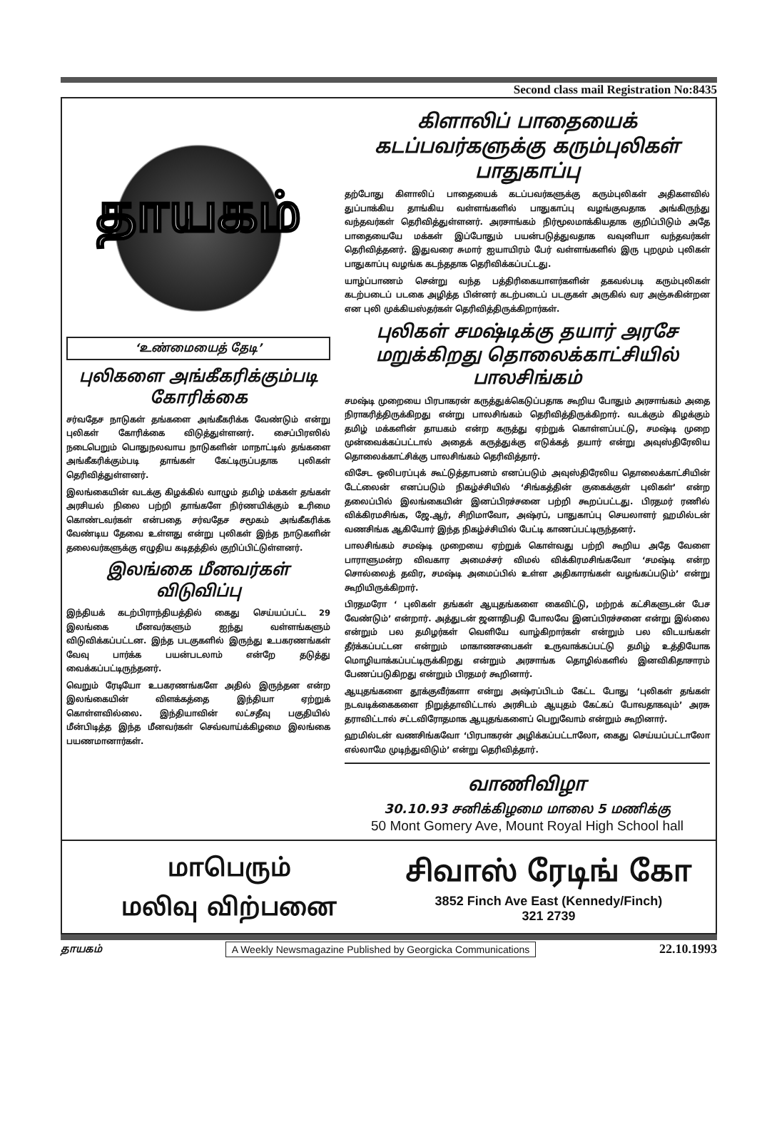Second class mail Registration No:8435
தாயகம்
‘உண்மையைத் தேடி’
புலிகளை அங்கீகரிக்கும்படி கோரிக்கை
சர்வதேச நாடுகள் தங்களை அங்கீகரிக்க வேண்டும் என்று புலிகள் கோரிக்கை விடுத்துள்ளனர். சைப்பிரஸில் நடைபெறும் பொதுநலவாய நாடுகளின் மாநாட்டில் தங்களை அங்கீகரிக்கும்படி தாங்கள் கேட்டிருப்பதாக புலிகள் தெரிவித்துள்ளனர்.
இலங்கையின் வடக்கு கிழக்கில் வாழும் தமிழ் மக்கள் தங்கள் அரசியல் நிலை பற்றி தாங்களே நிர்ணயிக்கும் உரிமை கொண்டவர்கள் என்பதை சர்வதேச சமூகம் அங்கீகரிக்க வேண்டிய தேவை உள்ளது என்று புலிகள் இந்த நாடுகளின் தலைவர்களுக்கு எழுதிய கடிதத்தில் குறிப்பிட்டுள்ளனர்.
இலங்கை மீனவர்கள் விடுவிப்பு
இந்தியக் கடற்பிராந்தியத்தில் கைது செய்யப்பட்ட 29 இலங்கை மீனவர்களும் ஐந்து வள்ளங்களும் விடுவிக்கப்பட்டன. இந்த படகுகளில் இருந்து உபகரணங்கள் வேவு பார்க்க பயன்படலாம் என்றே தடுத்து வைக்கப்பட்டிருந்தனர்.
வெறும் ரேடியோ உபகரணங்களே அதில் இருந்தன என்ற இலங்கையின் விளக்கத்தை இந்தியா ஏற்றுக் கொள்ளவில்லை. இந்தியாவின் லட்சதீவு பகுதியில் மீன்பிடித்த இந்த மீனவர்கள் செவ்வாய்க்கிழமை இலங்கை பயணமானார்கள்.
கிளாலிப் பாதையைக் கடப்பவர்களுக்கு கரும்புலிகள் பாதுகாப்பு
தற்போது கிளாலிப் பாதையைக் கடப்பவர்களுக்கு கரும்புலிகள் அதிகளவில் துப்பாக்கிய தாங்கிய வள்ளங்களில் பாதுகாப்பு வழங்குவதாக அங்கிருந்து வந்தவர்கள் தெரிவித்துள்ளனர். அரசாங்கம் நிர்மூலமாக்கியதாக குறிப்பிடும் அதே பாதையையே மக்கள் இப்போதும் பயன்படுத்துவதாக வவுனியா வந்தவர்கள் தெரிவித்தனர். இதுவரை சுமார் ஐயாயிரம் பேர் வள்ளங்களில் இரு புறமும் புலிகள் பாதுகாப்பு வழங்க கடந்ததாக தெரிவிக்கப்பட்டது.
யாழ்ப்பாணம் சென்று வந்த பத்திரிகையாளர்களின் தகவல்படி கரும்புலிகள் கடற்படைப் படகை அழித்த பின்னர் கடற்படைப் படகுகள் அருகில் வர அஞ்சுகின்றன என புலி முக்கியஸ்தர்கள் தெரிவித்திருக்கிறார்கள்.
புலிகள் சமஷ்டிக்கு தயார் அரசே மறுக்கிறது தொலைக்காட்சியில் பாலசிங்கம்
சமஷ்டி முறையை பிரபாகரன் கருத்துக்கெடுப்பதாக கூறிய போதும் அரசாங்கம் அதை நிராகரித்திருக்கிறது என்று பாலசிங்கம் தெரிவித்திருக்கிறார். வடக்கும் கிழக்கும் தமிழ் மக்களின் தாயகம் என்ற கருத்து ஏற்றுக் கொள்ளப்பட்டு, சமஷ்டி முறை முன்வைக்கப்பட்டால் அதைக் கருத்துக்கு எடுக்கத் தயார் என்று அவுஸ்திரேலிய தொலைக்காட்சிக்கு பாலசிங்கம் தெரிவித்தார்.
விசேட ஒலிபரப்புக் கூட்டுத்தாபனம் எனப்படும் அவுஸ்திரேலிய தொலைக்காட்சியின் டேட்லைன் எனப்படும் நிகழ்ச்சியில் ‘சிங்கத்தின் குகைக்குள் புலிகள்’ என்ற தலைப்பில் இலங்கையின் இனப்பிரச்சனை பற்றி கூறப்பட்டது. பிரதமர் ரணில் விக்கிரமசிங்க, ஜே.ஆர், சிறிமாவோ, அஷ்ரப், பாதுகாப்பு செயலாளர் ஹமில்டன் வணசிங்க ஆகியோர் இந்த நிகழ்ச்சியில் பேட்டி காணப்பட்டிருந்தனர்.
பாலசிங்கம் சமஷ்டி முறையை ஏற்றுக் கொள்வது பற்றி கூறிய அதே வேளை பாராளுமன்ற விவகார அமைச்சர் விமல் விக்கிரமசிங்கவோ ‘சமஷ்டி என்ற சொல்லைத் தவிர, சமஷ்டி அமைப்பில் உள்ள அதிகாரங்கள் வழங்கப்படும்’ என்று கூறியிருக்கிறார்.
பிரதமரோ ‘ புலிகள் தங்கள் ஆயுதங்களை கைவிட்டு, மற்றக் கட்சிகளுடன் பேச வேண்டும்’ என்றார். அத்துடன் ஜனாதிபதி போலவே இனப்பிரச்சனை என்று இல்லை என்றும் பல தமிழர்கள் வெளியே வாழ்கிறார்கள் என்றும் பல விடயங்கள் தீர்க்கப்பட்டன என்றும் மாகாணசபைகள் உருவாக்கப்பட்டு தமிழ் உத்தியோக மொழியாக்கப்பட்டிருக்கிறது என்றும் அரசாங்க தொழில்களில் இனவிகிதாசாரம் பேணப்படுகிறது என்றும் பிரதமர் கூறினார்.
ஆயுதங்களை தூக்குவீர்களா என்று அஷ்ரப்பிடம் கேட்ட போது ‘புலிகள் தங்கள் நடவடிக்கைகளை நிறுத்தாவிட்டால் அரசிடம் ஆயுதம் கேட்கப் போவதாகவும்’ அரசு தராவிட்டால் சட்டவிரோதமாக ஆயுதங்களைப் பெறுவோம் என்றும் கூறினார்.
ஹமில்டன் வணசிங்கவோ ‘பிரபாகரன் அழிக்கப்பட்டாலோ, கைது செய்யப்பட்டாலோ எல்லாமே முடிந்துவிடும்’ என்று தெரிவித்தார்.
வாணிவிழா
30.10.93 சனிக்கிழமை மாலை 5 மணிக்கு
50 Mont Gomery Ave, Mount Royal High School hall
மாபெரும்
மலிவு விற்பனை
சிவாஸ் ரேடிங் கோ
3852 Finch Ave East (Kennedy/Finch)
321 2739
தாயகம் A Weekly Newsmagazine Published by Georgicka Communications 22.10.1993